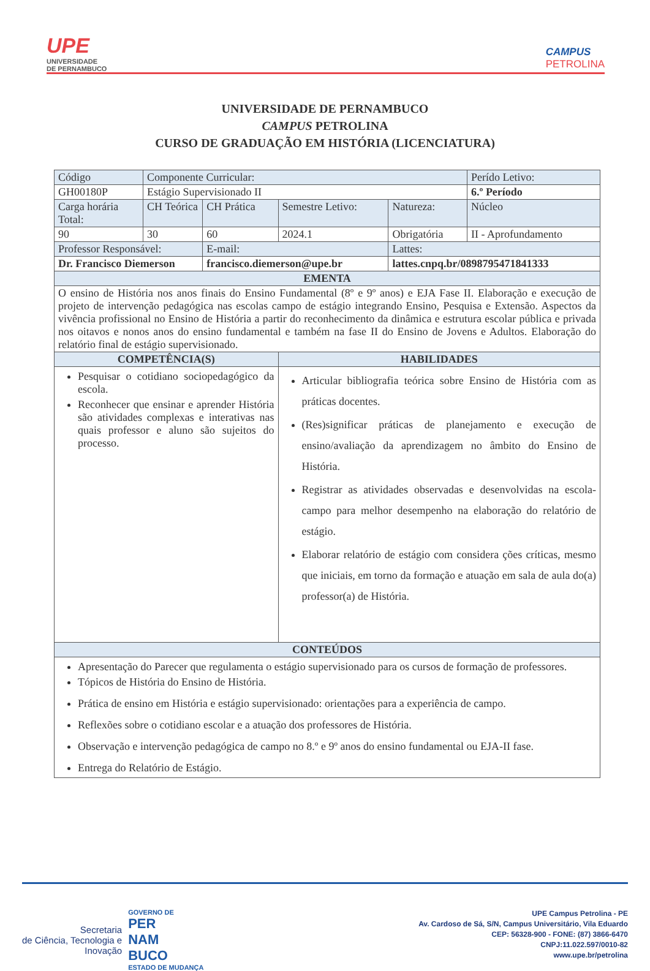UPE
UNIVERSIDADE
DE PERNAMBUCO
CAMPUS
PETROLINA
UNIVERSIDADE DE PERNAMBUCO
CAMPUS PETROLINA
CURSO DE GRADUAÇÃO EM HISTÓRIA (LICENCIATURA)
| Código | Componente Curricular: | | | | Perído Letivo: |
| GH00180P | Estágio Supervisionado II | | | | 6.º Período |
| Carga horária Total: | CH Teórica | CH Prática | Semestre Letivo: | Natureza: | Núcleo |
| 90 | 30 | 60 | 2024.1 | Obrigatória | II - Aprofundamento |
| Professor Responsável: | | E-mail: | | Lattes: | |
| Dr. Francisco Diemerson | | francisco.diemerson@upe.br | | lattes.cnpq.br/0898795471841333 | |
| EMENTA | | | | | |
| O ensino de História nos anos finais do Ensino Fundamental (8º e 9º anos) e EJA Fase II. Elaboração e execução de projeto de intervenção pedagógica nas escolas campo de estágio integrando Ensino, Pesquisa e Extensão. Aspectos da vivência profissional no Ensino de História a partir do reconhecimento da dinâmica e estrutura escolar pública e privada nos oitavos e nonos anos do ensino fundamental e também na fase II do Ensino de Jovens e Adultos. Elaboração do relatório final de estágio supervisionado. | | | | | |
| COMPETÊNCIA(S) | | | HABILIDADES | | |
| Pesquisar o cotidiano sociopedagógico da escola. Reconhecer que ensinar e aprender História são atividades complexas e interativas nas quais professor e aluno são sujeitos do processo. | | | Articular bibliografia teórica sobre Ensino de História com as práticas docentes. (Res)significar práticas de planejamento e execução de ensino/avaliação da aprendizagem no âmbito do Ensino de História. Registrar as atividades observadas e desenvolvidas na escola-campo para melhor desempenho na elaboração do relatório de estágio. Elaborar relatório de estágio com considera ções críticas, mesmo que iniciais, em torno da formação e atuação em sala de aula do(a) professor(a) de História. | | |
| CONTEÚDOS | | | | | |
| Apresentação do Parecer que regulamenta o estágio supervisionado para os cursos de formação de professores. Tópicos de História do Ensino de História. Prática de ensino em História e estágio supervisionado: orientações para a experiência de campo. Reflexões sobre o cotidiano escolar e a atuação dos professores de História. Observação e intervenção pedagógica de campo no 8.º e 9º anos do ensino fundamental ou EJA-II fase. Entrega do Relatório de Estágio. | | | | | |
Secretaria
de Ciência, Tecnologia e
Inovação
GOVERNO DE
PER
NAM
BUCO
ESTADO DE MUDANÇA
UPE Campus Petrolina - PE
Av. Cardoso de Sá, S/N, Campus Universitário, Vila Eduardo
CEP: 56328-900 - FONE: (87) 3866-6470
CNPJ:11.022.597/0010-82
www.upe.br/petrolina